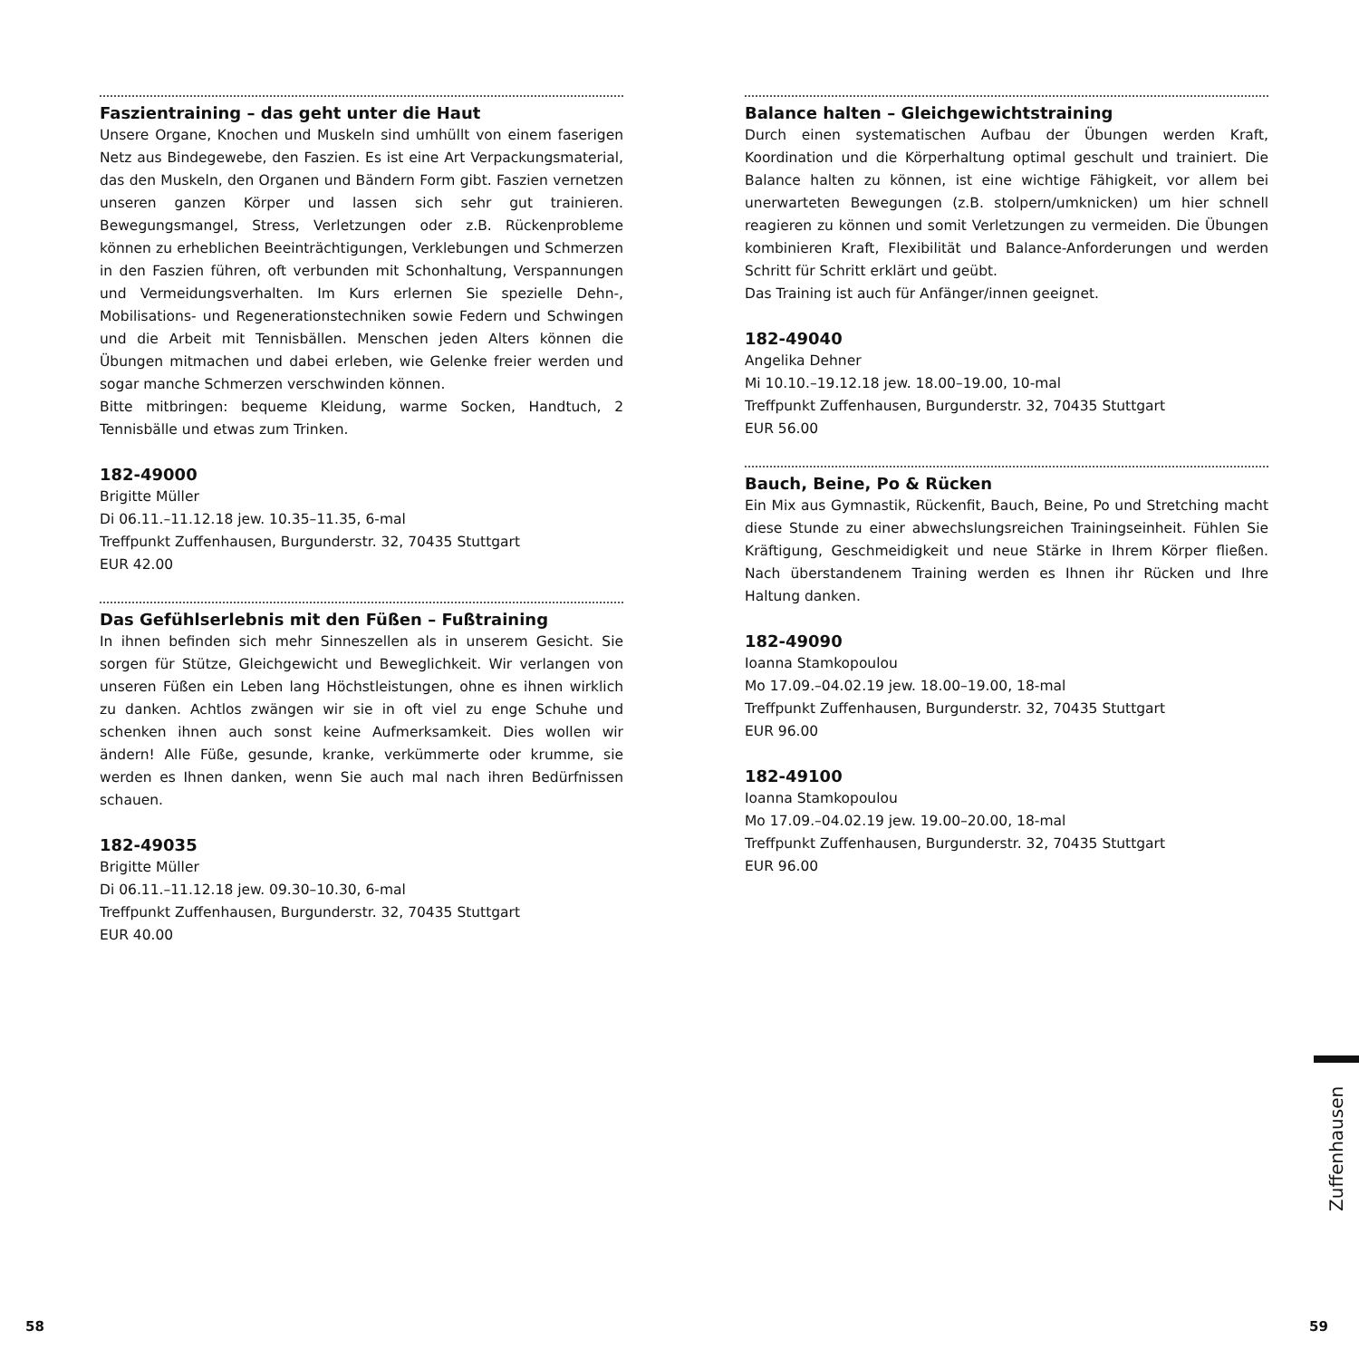Faszientraining – das geht unter die Haut
Unsere Organe, Knochen und Muskeln sind umhüllt von einem faserigen Netz aus Bindegewebe, den Faszien. Es ist eine Art Verpackungsmaterial, das den Muskeln, den Organen und Bändern Form gibt. Faszien vernetzen unseren ganzen Körper und lassen sich sehr gut trainieren. Bewegungsmangel, Stress, Verletzungen oder z.B. Rückenprobleme können zu erheblichen Beeinträchtigungen, Verklebungen und Schmerzen in den Faszien führen, oft verbunden mit Schonhaltung, Verspannungen und Vermeidungsverhalten. Im Kurs erlernen Sie spezielle Dehn-, Mobilisations- und Regenerationstechniken sowie Federn und Schwingen und die Arbeit mit Tennisbällen. Menschen jeden Alters können die Übungen mitmachen und dabei erleben, wie Gelenke freier werden und sogar manche Schmerzen verschwinden können.
Bitte mitbringen: bequeme Kleidung, warme Socken, Handtuch, 2 Tennisbälle und etwas zum Trinken.
182-49000
Brigitte Müller
Di 06.11.–11.12.18 jew. 10.35–11.35, 6-mal
Treffpunkt Zuffenhausen, Burgunderstr. 32, 70435 Stuttgart
EUR 42.00
Das Gefühlserlebnis mit den Füßen – Fußtraining
In ihnen befinden sich mehr Sinneszellen als in unserem Gesicht. Sie sorgen für Stütze, Gleichgewicht und Beweglichkeit. Wir verlangen von unseren Füßen ein Leben lang Höchstleistungen, ohne es ihnen wirklich zu danken. Achtlos zwängen wir sie in oft viel zu enge Schuhe und schenken ihnen auch sonst keine Aufmerksamkeit. Dies wollen wir ändern! Alle Füße, gesunde, kranke, verkümmerte oder krumme, sie werden es Ihnen danken, wenn Sie auch mal nach ihren Bedürfnissen schauen.
182-49035
Brigitte Müller
Di 06.11.–11.12.18 jew. 09.30–10.30, 6-mal
Treffpunkt Zuffenhausen, Burgunderstr. 32, 70435 Stuttgart
EUR 40.00
Balance halten – Gleichgewichtstraining
Durch einen systematischen Aufbau der Übungen werden Kraft, Koordination und die Körperhaltung optimal geschult und trainiert. Die Balance halten zu können, ist eine wichtige Fähigkeit, vor allem bei unerwarteten Bewegungen (z.B. stolpern/umknicken) um hier schnell reagieren zu können und somit Verletzungen zu vermeiden. Die Übungen kombinieren Kraft, Flexibilität und Balance-Anforderungen und werden Schritt für Schritt erklärt und geübt.
Das Training ist auch für Anfänger/innen geeignet.
182-49040
Angelika Dehner
Mi 10.10.–19.12.18 jew. 18.00–19.00, 10-mal
Treffpunkt Zuffenhausen, Burgunderstr. 32, 70435 Stuttgart
EUR 56.00
Bauch, Beine, Po & Rücken
Ein Mix aus Gymnastik, Rückenfit, Bauch, Beine, Po und Stretching macht diese Stunde zu einer abwechslungsreichen Trainingseinheit. Fühlen Sie Kräftigung, Geschmeidigkeit und neue Stärke in Ihrem Körper fließen. Nach überstandenem Training werden es Ihnen ihr Rücken und Ihre Haltung danken.
182-49090
Ioanna Stamkopoulou
Mo 17.09.–04.02.19 jew. 18.00–19.00, 18-mal
Treffpunkt Zuffenhausen, Burgunderstr. 32, 70435 Stuttgart
EUR 96.00
182-49100
Ioanna Stamkopoulou
Mo 17.09.–04.02.19 jew. 19.00–20.00, 18-mal
Treffpunkt Zuffenhausen, Burgunderstr. 32, 70435 Stuttgart
EUR 96.00
Zuffenhausen
58 59